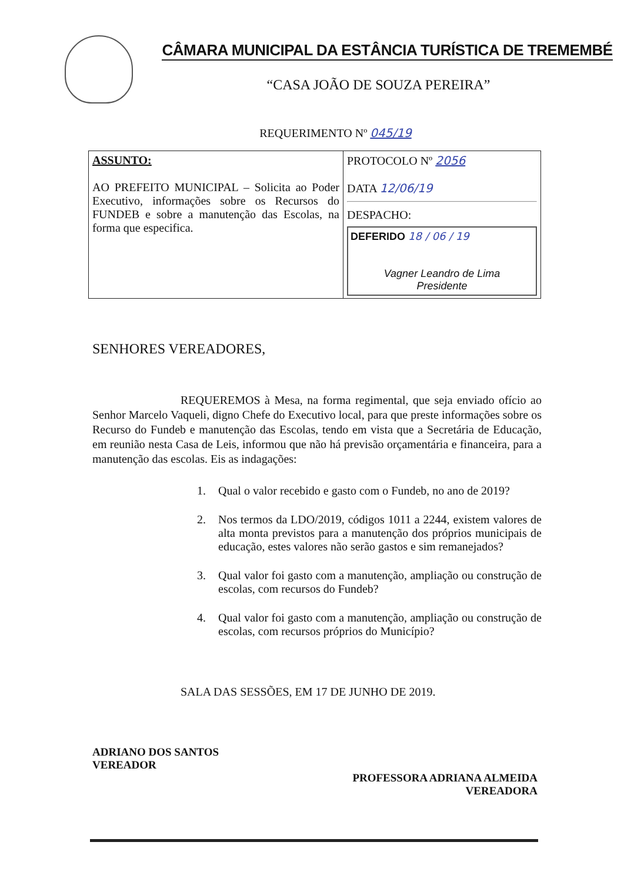CÂMARA MUNICIPAL DA ESTÂNCIA TURÍSTICA DE TREMEMBÉ
“CASA JOÃO DE SOUZA PEREIRA”
REQUERIMENTO Nº 045/19
| ASSUNTO: AO PREFEITO MUNICIPAL – Solicita ao Poder Executivo, informações sobre os Recursos do FUNDEB e sobre a manutenção das Escolas, na forma que especifica. | PROTOCOLO Nº 2056 DATA 12/06/19 DESPACHO: DEFERIDO 18 / 06 / 19 Vagner Leandro de Lima Presidente |
SENHORES VEREADORES,
REQUEREMOS à Mesa, na forma regimental, que seja enviado ofício ao Senhor Marcelo Vaqueli, digno Chefe do Executivo local, para que preste informações sobre os Recurso do Fundeb e manutenção das Escolas, tendo em vista que a Secretária de Educação, em reunião nesta Casa de Leis, informou que não há previsão orçamentária e financeira, para a manutenção das escolas. Eis as indagações:
1. Qual o valor recebido e gasto com o Fundeb, no ano de 2019?
2. Nos termos da LDO/2019, códigos 1011 a 2244, existem valores de alta monta previstos para a manutenção dos próprios municipais de educação, estes valores não serão gastos e sim remanejados?
3. Qual valor foi gasto com a manutenção, ampliação ou construção de escolas, com recursos do Fundeb?
4. Qual valor foi gasto com a manutenção, ampliação ou construção de escolas, com recursos próprios do Município?
SALA DAS SESSÕES, EM 17 DE JUNHO DE 2019.
ADRIANO DOS SANTOS
VEREADOR
PROFESSORA ADRIANA ALMEIDA
VEREADORA